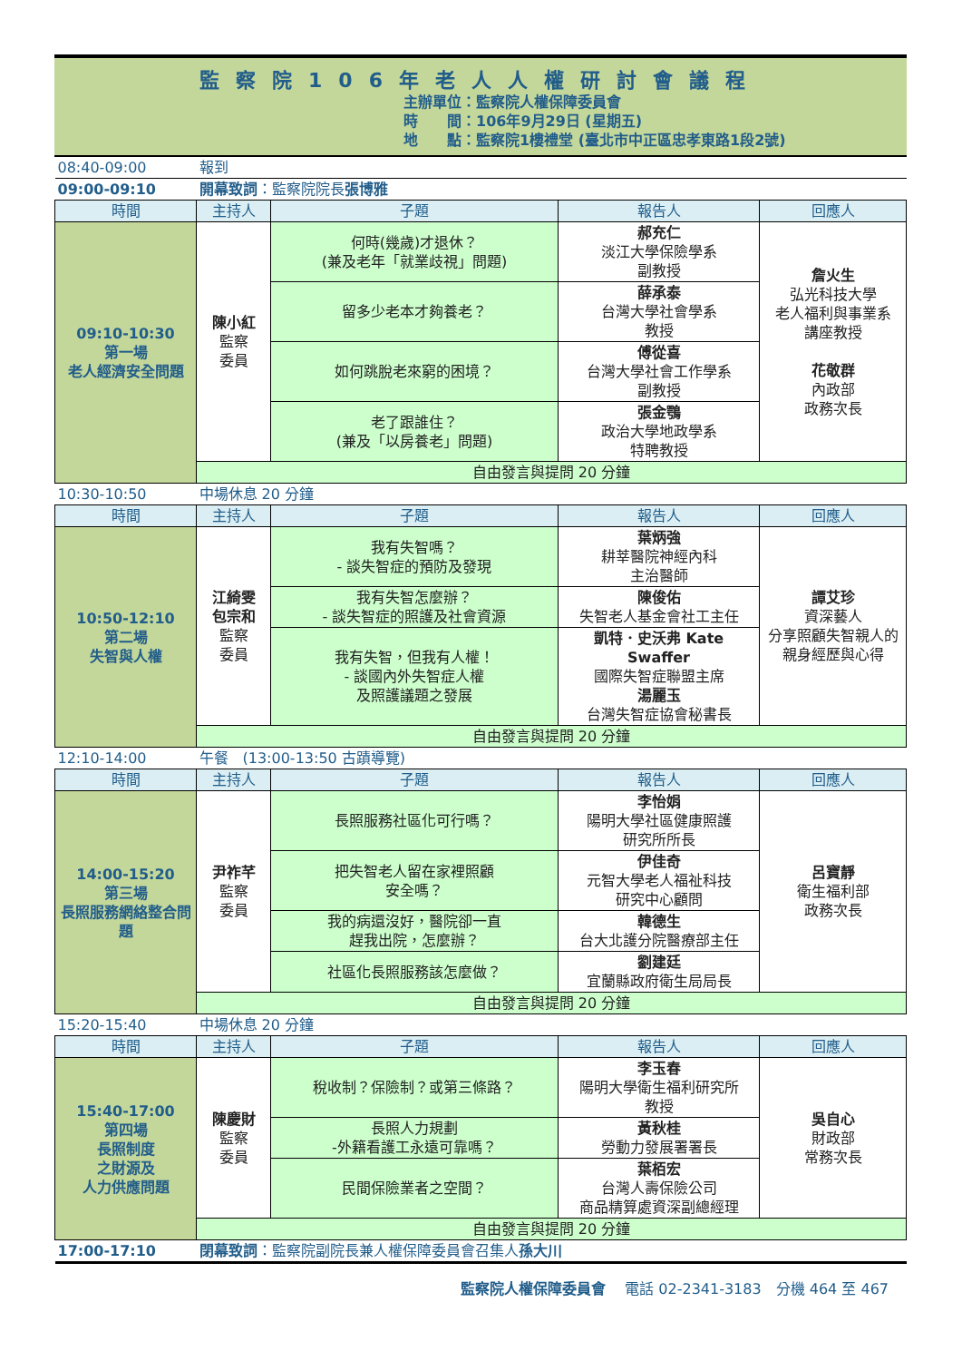監察院106年老人人權研討會議程
主辦單位：監察院人權保障委員會
時　　間：106年9月29日 (星期五)
地　　點：監察院1樓禮堂 (臺北市中正區忠孝東路1段2號)
| 08:40-09:00 | 報到 | | | |
| 09:00-09:10 | 開幕致詞 ：監察院院長 張博雅 | | | |
| 時間 | 主持人 | 子題 | 報告人 | 回應人 |
| 09:10-10:30 第一場 老人經濟安全問題 | 陳小紅 監察 委員 | 何時(幾歲)才退休？ (兼及老年「就業歧視」問題) | 郝充仁 淡江大學保險學系 副教授 | 詹火生 弘光科技大學 老人福利與事業系 講座教授 花敬群 內政部 政務次長 |
| | | 留多少老本才夠養老？ | 薛承泰 台灣大學社會學系 教授 | |
| | | 如何跳脫老來窮的困境？ | 傅從喜 台灣大學社會工作學系 副教授 | |
| | | 老了跟誰住？ (兼及「以房養老」問題) | 張金鶚 政治大學地政學系 特聘教授 | |
| | 自由發言與提問 20 分鐘 | | | |
| 10:30-10:50 | 中場休息 20 分鐘 | | | |
| 時間 | 主持人 | 子題 | 報告人 | 回應人 |
| 10:50-12:10 第二場 失智與人權 | 江綺雯 包宗和 監察 委員 | 我有失智嗎？ - 談失智症的預防及發現 | 葉炳強 耕莘醫院神經內科 主治醫師 | 譚艾珍 資深藝人 分享照顧失智親人的親身經歷與心得 |
| | | 我有失智怎麼辦？ - 談失智症的照護及社會資源 | 陳俊佑 失智老人基金會社工主任 | |
| | | 我有失智，但我有人權！ - 談國內外失智症人權 及照護議題之發展 | 凱特．史沃弗 Kate Swaffer 國際失智症聯盟主席 湯麗玉 台灣失智症協會秘書長 | |
| | 自由發言與提問 20 分鐘 | | | |
| 12:10-14:00 | 午餐 (13:00-13:50 古蹟導覽) | | | |
| 時間 | 主持人 | 子題 | 報告人 | 回應人 |
| 14:00-15:20 第三場 長照服務網絡整合問題 | 尹祚芊 監察 委員 | 長照服務社區化可行嗎？ | 李怡娟 陽明大學社區健康照護 研究所所長 | 呂寶靜 衛生福利部 政務次長 |
| | | 把失智老人留在家裡照顧 安全嗎？ | 伊佳奇 元智大學老人福祉科技 研究中心顧問 | |
| | | 我的病還沒好，醫院卻一直 趕我出院，怎麼辦？ | 韓德生 台大北護分院醫療部主任 | |
| | | 社區化長照服務該怎麼做？ | 劉建廷 宜蘭縣政府衛生局局長 | |
| | 自由發言與提問 20 分鐘 | | | |
| 15:20-15:40 | 中場休息 20 分鐘 | | | |
| 時間 | 主持人 | 子題 | 報告人 | 回應人 |
| 15:40-17:00 第四場 長照制度 之財源及 人力供應問題 | 陳慶財 監察 委員 | 稅收制？保險制？或第三條路？ | 李玉春 陽明大學衛生福利研究所 教授 | 吳自心 財政部 常務次長 |
| | | 長照人力規劃 -外籍看護工永遠可靠嗎？ | 黃秋桂 勞動力發展署署長 | |
| | | 民間保險業者之空間？ | 葉栢宏 台灣人壽保險公司 商品精算處資深副總經理 | |
| | 自由發言與提問 20 分鐘 | | | |
| 17:00-17:10 | 閉幕致詞 ：監察院副院長兼人權保障委員會召集人 孫大川 | | | |
監察院人權保障委員會　 電話 02-2341-3183　分機 464 至 467